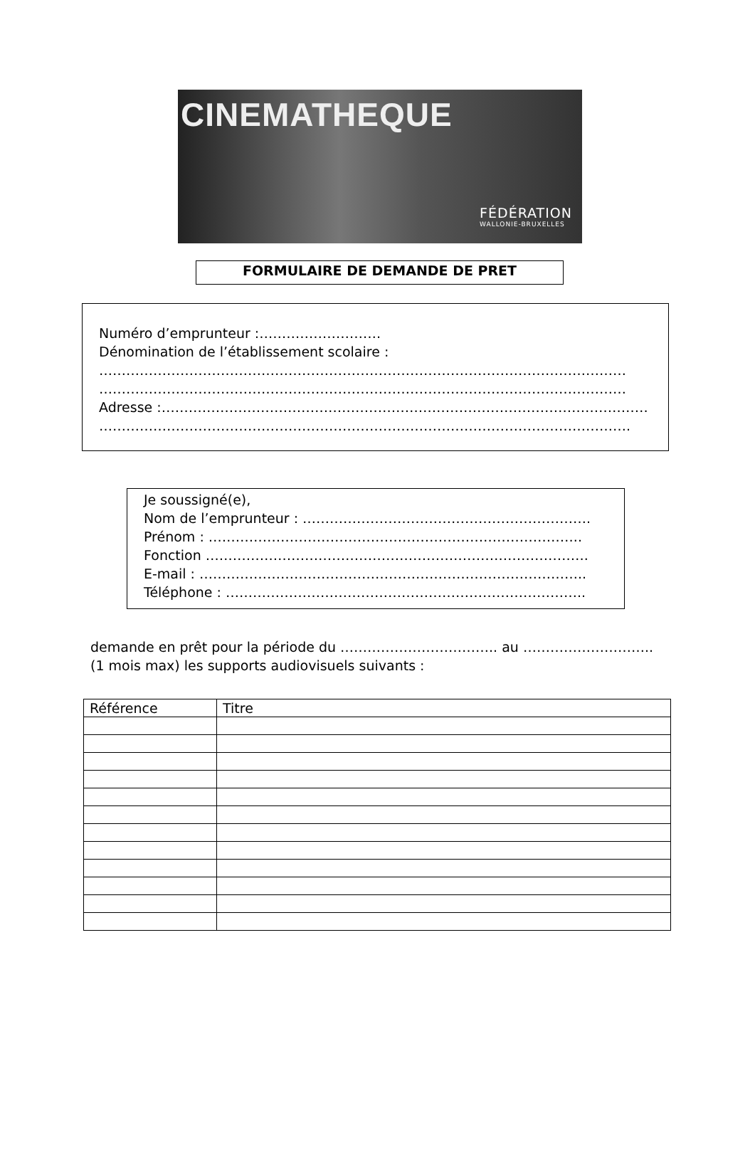CINEMATHEQUE
FÉDÉRATION
WALLONIE-BRUXELLES
FORMULAIRE DE DEMANDE DE PRET
Numéro d’emprunteur :………………………
Dénomination de l’établissement scolaire :
………………………………………………………………………………………………………
………………………………………………………………………………………………………
Adresse :………………………………………………………………………………………………
……………………………………………………………………………………………………….
Je soussigné(e),
Nom de l’emprunteur : ……………………………………………………….
Prénom : ………………………………………………………………………..
Fonction ………………………………………………………………………….
E-mail : …………………………………………………………………………..
Téléphone : ……………………………………………………………………..
demande en prêt pour la période du …………………………….. au ……………………….. (1 mois max) les supports audiovisuels suivants :
| Référence | Titre |
| --- | --- |